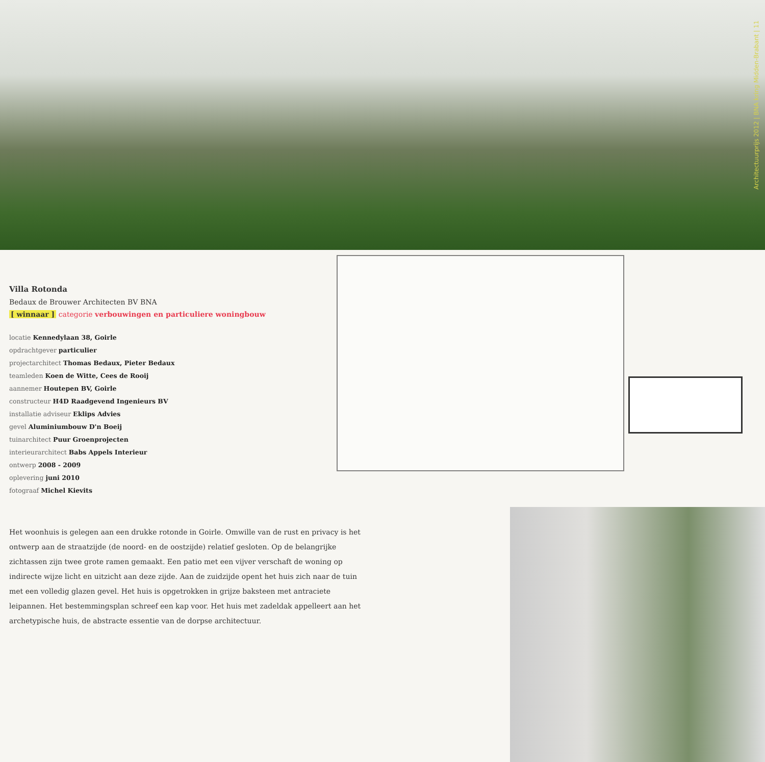Architectuurprijs 2012 | BNA kring Midden-Brabant | 11
Villa Rotonda
Bedaux de Brouwer Architecten BV BNA
[ winnaar ] categorie verbouwingen en particuliere woningbouw
locatie Kennedylaan 38, Goirle
opdrachtgever particulier
projectarchitect Thomas Bedaux, Pieter Bedaux
teamleden Koen de Witte, Cees de Rooij
aannemer Houtepen BV, Goirle
constructeur H4D Raadgevend Ingenieurs BV
installatie adviseur Eklips Advies
gevel Aluminiumbouw D'n Boeij
tuinarchitect Puur Groenprojecten
interieurarchitect Babs Appels Interieur
ontwerp 2008 - 2009
oplevering juni 2010
fotograaf Michel Kievits
Het woonhuis is gelegen aan een drukke rotonde in Goirle. Omwille van de rust en privacy is het ontwerp aan de straatzijde (de noord- en de oostzijde) relatief gesloten. Op de belangrijke zichtassen zijn twee grote ramen gemaakt. Een patio met een vijver verschaft de woning op indirecte wijze licht en uitzicht aan deze zijde. Aan de zuidzijde opent het huis zich naar de tuin met een volledig glazen gevel. Het huis is opgetrokken in grijze baksteen met antraciete leipannen. Het bestemmingsplan schreef een kap voor. Het huis met zadeldak appelleert aan het archetypische huis, de abstracte essentie van de dorpse architectuur.